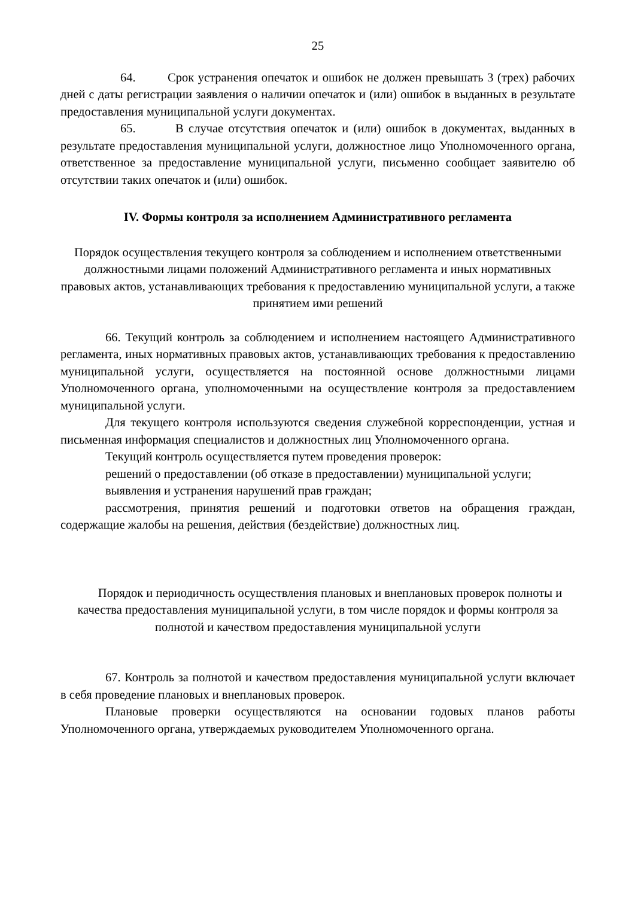25
64. Срок устранения опечаток и ошибок не должен превышать 3 (трех) рабочих дней с даты регистрации заявления о наличии опечаток и (или) ошибок в выданных в результате предоставления муниципальной услуги документах.
65. В случае отсутствия опечаток и (или) ошибок в документах, выданных в результате предоставления муниципальной услуги, должностное лицо Уполномоченного органа, ответственное за предоставление муниципальной услуги, письменно сообщает заявителю об отсутствии таких опечаток и (или) ошибок.
IV. Формы контроля за исполнением Административного регламента
Порядок осуществления текущего контроля за соблюдением и исполнением ответственными должностными лицами положений Административного регламента и иных нормативных правовых актов, устанавливающих требования к предоставлению муниципальной услуги, а также принятием ими решений
66. Текущий контроль за соблюдением и исполнением настоящего Административного регламента, иных нормативных правовых актов, устанавливающих требования к предоставлению муниципальной услуги, осуществляется на постоянной основе должностными лицами Уполномоченного органа, уполномоченными на осуществление контроля за предоставлением муниципальной услуги.
Для текущего контроля используются сведения служебной корреспонденции, устная и письменная информация специалистов и должностных лиц Уполномоченного органа.
Текущий контроль осуществляется путем проведения проверок:
решений о предоставлении (об отказе в предоставлении) муниципальной услуги;
выявления и устранения нарушений прав граждан;
рассмотрения, принятия решений и подготовки ответов на обращения граждан, содержащие жалобы на решения, действия (бездействие) должностных лиц.
Порядок и периодичность осуществления плановых и внеплановых проверок полноты и качества предоставления муниципальной услуги, в том числе порядок и формы контроля за полнотой и качеством предоставления муниципальной услуги
67. Контроль за полнотой и качеством предоставления муниципальной услуги включает в себя проведение плановых и внеплановых проверок.
Плановые проверки осуществляются на основании годовых планов работы Уполномоченного органа, утверждаемых руководителем Уполномоченного органа.